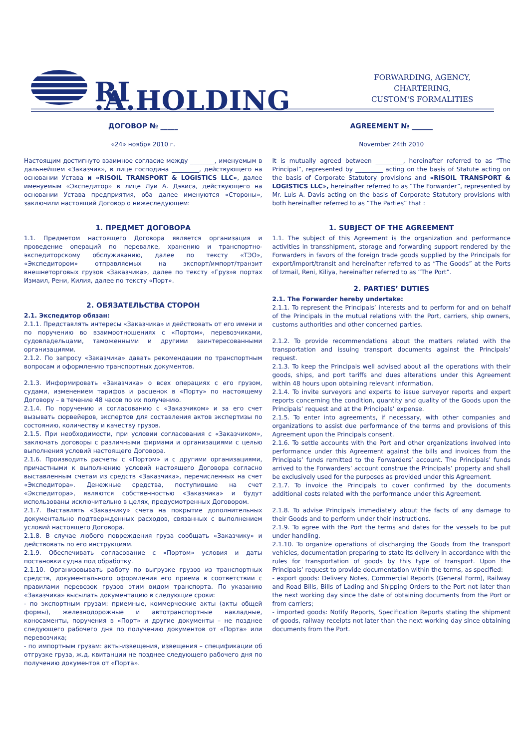RI .A.HOLDING
FORWARDING, AGENCY, CHARTERING,
CUSTOM'S FORMALITIES
ДОГОВОР № _____
«24» ноября 2010 г.
Настоящим достигнуто взаимное согласие между ________, именуемым в дальнейшем «Заказчик», в лице господина _________, действующего на основании Устава и «RISOIL TRANSPORT & LOGISTICS LLC», далее именуемым «Экспедитор» в лице Луи А. Дэвиса, действующего на основании Устава предприятия, оба далее именуются «Стороны», заключили настоящий Договор о нижеследующем:
1. ПРЕДМЕТ ДОГОВОРА
1.1. Предметом настоящего Договора является организация и проведение операций по перевалке, хранению и транспортно-экспедиторскому обслуживанию, далее по тексту «ТЭО», «Экспедитором» отправляемых на экспорт/импорт/транзит внешнеторговых грузов «Заказчика», далее по тексту «Груз»в портах Измаил, Рени, Килия, далее по тексту «Порт».
2. ОБЯЗАТЕЛЬСТВА СТОРОН
2.1. Экспедитор обязан:
2.1.1. Представлять интересы «Заказчика» и действовать от его имени и по поручению во взаимоотношениях с «Портом», перевозчиками, судовладельцами, таможенными и другими заинтересованными организациями.
2.1.2. По запросу «Заказчика» давать рекомендации по транспортным вопросам и оформлению транспортных документов.
2.1.3. Информировать «Заказчика» о всех операциях с его грузом, судами, изменением тарифов и расценок в «Порту» по настоящему Договору – в течение 48 часов по их получению.
2.1.4. По поручению и согласованию с «Заказчиком» и за его счет вызывать сюрвейеров, экспертов для составления актов экспертизы по состоянию, количеству и качеству грузов.
2.1.5. При необходимости, при условии согласования с «Заказчиком», заключать договоры с различными фирмами и организациями с целью выполнения условий настоящего Договора.
2.1.6. Производить расчеты с «Портом» и с другими организациями, причастными к выполнению условий настоящего Договора согласно выставленным счетам из средств «Заказчика», перечисленных на счет «Экспедитора». Денежные средства, поступившие на счет «Экспедитора», являются собственностью «Заказчика» и будут использованы исключительно в целях, предусмотренных Договором.
2.1.7. Выставлять «Заказчику» счета на покрытие дополнительных документально подтвержденных расходов, связанных с выполнением условий настоящего Договора.
2.1.8. В случае любого повреждения груза сообщать «Заказчику» и действовать по его инструкциям.
2.1.9. Обеспечивать согласование с «Портом» условия и даты постановки судна под обработку.
2.1.10. Организовывать работу по выгрузке грузов из транспортных средств, документального оформления его приема в соответствии с правилами перевозок грузов этим видом транспорта. По указанию «Заказчика» высылать документацию в следующие сроки:
- по экспортным грузам: приемные, коммерческие акты (акты общей формы), железнодорожные и автотранспортные накладные, коносаменты, поручения в «Порт» и другие документы – не позднее следующего рабочего дня по получению документов от «Порта» или перевозчика;
- по импортным грузам: акты-извещения, извещения – спецификации об отгрузке груза, ж.д. квитанции не позднее следующего рабочего дня по получению документов от «Порта».
AGREEMENT № ______
November 24th 2010
It is mutually agreed between _________, hereinafter referred to as “The Principal”, represented by _________ acting on the basis of Statute acting on the basis of Corporate Statutory provisions and «RISOIL TRANSPORT & LOGISTICS LLC», hereinafter referred to as “The Forwarder”, represented by Mr. Luis A. Davis acting on the basis of Corporate Statutory provisions with both hereinafter referred to as “The Parties” that :
1. SUBJECT OF THE AGREEMENT
1.1. The subject of this Agreement is the organization and performance activities in transshipment, storage and forwarding support rendered by the Forwarders in favors of the foreign trade goods supplied by the Principals for export/import/transit and hereinafter referred to as “The Goods” at the Ports of Izmail, Reni, Kiliya, hereinafter referred to as “The Port”.
2. PARTIES’ DUTIES
2.1. The Forwarder hereby undertake:
2.1.1. To represent the Principals’ interests and to perform for and on behalf of the Principals in the mutual relations with the Port, carriers, ship owners, customs authorities and other concerned parties.
2.1.2. To provide recommendations about the matters related with the transportation and issuing transport documents against the Principals’ request.
2.1.3. To keep the Principals well advised about all the operations with their goods, ships, and port tariffs and dues alterations under this Agreement within 48 hours upon obtaining relevant information.
2.1.4. To invite surveyors and experts to issue surveyor reports and expert reports concerning the condition, quantity and quality of the Goods upon the Principals’ request and at the Principals’ expense.
2.1.5. To enter into agreements, if necessary, with other companies and organizations to assist due performance of the terms and provisions of this Agreement upon the Principals consent.
2.1.6. To settle accounts with the Port and other organizations involved into performance under this Agreement against the bills and invoices from the Principals’ funds remitted to the Forwarders’ account. The Principals’ funds arrived to the Forwarders’ account construe the Principals’ property and shall be exclusively used for the purposes as provided under this Agreement.
2.1.7. To invoice the Principals to cover confirmed by the documents additional costs related with the performance under this Agreement.
2.1.8. To advise Principals immediately about the facts of any damage to their Goods and to perform under their instructions.
2.1.9. To agree with the Port the terms and dates for the vessels to be put under handling.
2.1.10. To organize operations of discharging the Goods from the transport vehicles, documentation preparing to state its delivery in accordance with the rules for transportation of goods by this type of transport. Upon the Principals’ request to provide documentation within the terms, as specified:
- export goods: Delivery Notes, Commercial Reports (General Form), Railway and Road Bills, Bills of Lading and Shipping Orders to the Port not later than the next working day since the date of obtaining documents from the Port or from carriers;
- imported goods: Notify Reports, Specification Reports stating the shipment of goods, railway receipts not later than the next working day since obtaining documents from the Port.